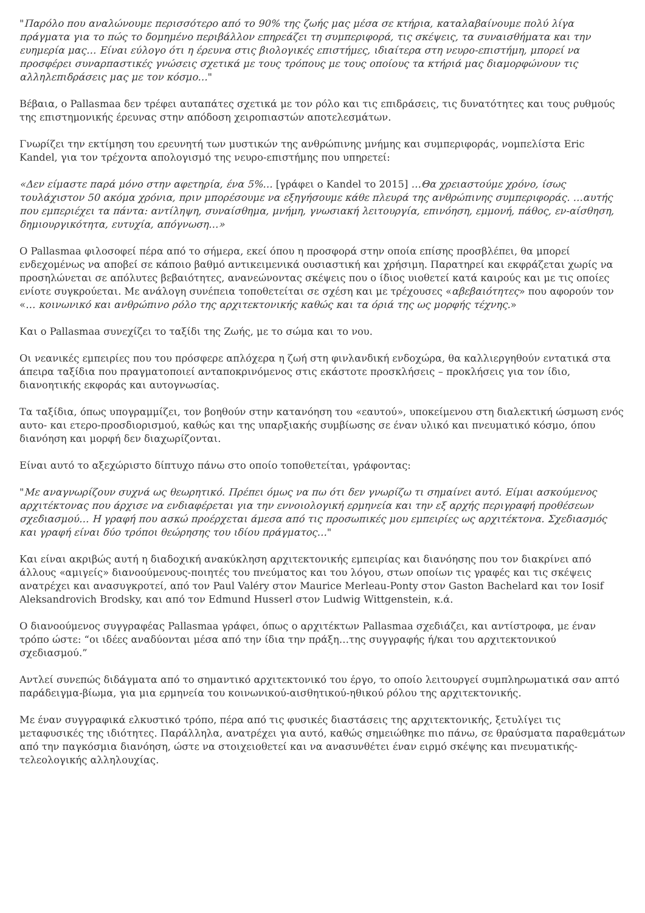"Παρόλο που αναλώνουμε περισσότερο από το 90% της ζωής μας μέσα σε κτήρια, καταλαβαίνουμε πολύ λίγα πράγματα για το πώς το δομημένο περιβάλλον επηρεάζει τη συμπεριφορά, τις σκέψεις, τα συναισθήματα και την ευημερία μας… Είναι εύλογο ότι η έρευνα στις βιολογικές επιστήμες, ιδιαίτερα στη νευρο-επιστήμη, μπορεί να προσφέρει συναρπαστικές γνώσεις σχετικά με τους τρόπους με τους οποίους τα κτήριά μας διαμορφώνουν τις αλληλεπιδράσεις μας με τον κόσμο…"
Βέβαια, ο Pallasmaa δεν τρέφει αυταπάτες σχετικά με τον ρόλο και τις επιδράσεις, τις δυνατότητες και τους ρυθμούς της επιστημονικής έρευνας στην απόδοση χειροπιαστών αποτελεσμάτων.
Γνωρίζει την εκτίμηση του ερευνητή των μυστικών της ανθρώπινης μνήμης και συμπεριφοράς, νομπελίστα Eric Kandel, για τον τρέχοντα απολογισμό της νευρο-επιστήμης που υπηρετεί:
«Δεν είμαστε παρά μόνο στην αφετηρία, ένα 5%… [γράφει ο Kandel το 2015] …Θα χρειαστούμε χρόνο, ίσως τουλάχιστον 50 ακόμα χρόνια, πριν μπορέσουμε να εξηγήσουμε κάθε πλευρά της ανθρώπινης συμπεριφοράς. …αυτής που εμπεριέχει τα πάντα: αντίληψη, συναίσθημα, μνήμη, γνωσιακή λειτουργία, επινόηση, εμμονή, πάθος, εν-αίσθηση, δημιουργικότητα, ευτυχία, απόγνωση…»
Ο Pallasmaa φιλοσοφεί πέρα από το σήμερα, εκεί όπου η προσφορά στην οποία επίσης προσβλέπει, θα μπορεί ενδεχομένως να αποβεί σε κάποιο βαθμό αντικειμενικά ουσιαστική και χρήσιμη. Παρατηρεί και εκφράζεται χωρίς να προσηλώνεται σε απόλυτες βεβαιότητες, ανανεώνοντας σκέψεις που ο ίδιος υιοθετεί κατά καιρούς και με τις οποίες ενίοτε συγκρούεται. Με ανάλογη συνέπεια τοποθετείται σε σχέση και με τρέχουσες «αβεβαιότητες» που αφορούν τον «… κοινωνικό και ανθρώπινο ρόλο της αρχιτεκτονικής καθώς και τα όριά της ως μορφής τέχνης.»
Και ο Pallasmaa συνεχίζει το ταξίδι της Ζωής, με το σώμα και το νου.
Οι νεανικές εμπειρίες που του πρόσφερε απλόχερα η ζωή στη φινλανδική ενδοχώρα, θα καλλιεργηθούν εντατικά στα άπειρα ταξίδια που πραγματοποιεί ανταποκρινόμενος στις εκάστοτε προσκλήσεις – προκλήσεις για τον ίδιο, διανοητικής εκφοράς και αυτογνωσίας.
Τα ταξίδια, όπως υπογραμμίζει, τον βοηθούν στην κατανόηση του «εαυτού», υποκείμενου στη διαλεκτική ώσμωση ενός αυτο- και ετερο-προσδιορισμού, καθώς και της υπαρξιακής συμβίωσης σε έναν υλικό και πνευματικό κόσμο, όπου διανόηση και μορφή δεν διαχωρίζονται.
Είναι αυτό το αξεχώριστο δίπτυχο πάνω στο οποίο τοποθετείται, γράφοντας:
"Με αναγνωρίζουν συχνά ως θεωρητικό. Πρέπει όμως να πω ότι δεν γνωρίζω τι σημαίνει αυτό. Είμαι ασκούμενος αρχιτέκτονας που άρχισε να ενδιαφέρεται για την εννοιολογική ερμηνεία και την εξ αρχής περιγραφή προθέσεων σχεδιασμού… Η γραφή που ασκώ προέρχεται άμεσα από τις προσωπικές μου εμπειρίες ως αρχιτέκτονα. Σχεδιασμός και γραφή είναι δύο τρόποι θεώρησης του ιδίου πράγματος…"
Και είναι ακριβώς αυτή η διαδοχική ανακύκληση αρχιτεκτονικής εμπειρίας και διανόησης που τον διακρίνει από άλλους «αμιγείς» διανοούμενους-ποιητές του πνεύματος και του λόγου, στων οποίων τις γραφές και τις σκέψεις ανατρέχει και ανασυγκροτεί, από τον Paul Valéry στον Maurice Merleau-Ponty στον Gaston Bachelard και τον Iosif Aleksandrovich Brodsky, και από τον Edmund Husserl στον Ludwig Wittgenstein, κ.ά.
Ο διανοούμενος συγγραφέας Pallasmaa γράφει, όπως ο αρχιτέκτων Pallasmaa σχεδιάζει, και αντίστροφα, με έναν τρόπο ώστε: “οι ιδέες αναδύονται μέσα από την ίδια την πράξη…της συγγραφής ή/και του αρχιτεκτονικού σχεδιασμού.”
Αντλεί συνεπώς διδάγματα από το σημαντικό αρχιτεκτονικό του έργο, το οποίο λειτουργεί συμπληρωματικά σαν απτό παράδειγμα-βίωμα, για μια ερμηνεία του κοινωνικού-αισθητικού-ηθικού ρόλου της αρχιτεκτονικής.
Με έναν συγγραφικά ελκυστικό τρόπο, πέρα από τις φυσικές διαστάσεις της αρχιτεκτονικής, ξετυλίγει τις μεταφυσικές της ιδιότητες. Παράλληλα, ανατρέχει για αυτό, καθώς σημειώθηκε πιο πάνω, σε θραύσματα παραθεμάτων από την παγκόσμια διανόηση, ώστε να στοιχειοθετεί και να ανασυνθέτει έναν ειρμό σκέψης και πνευματικής-τελεολογικής αλληλουχίας.